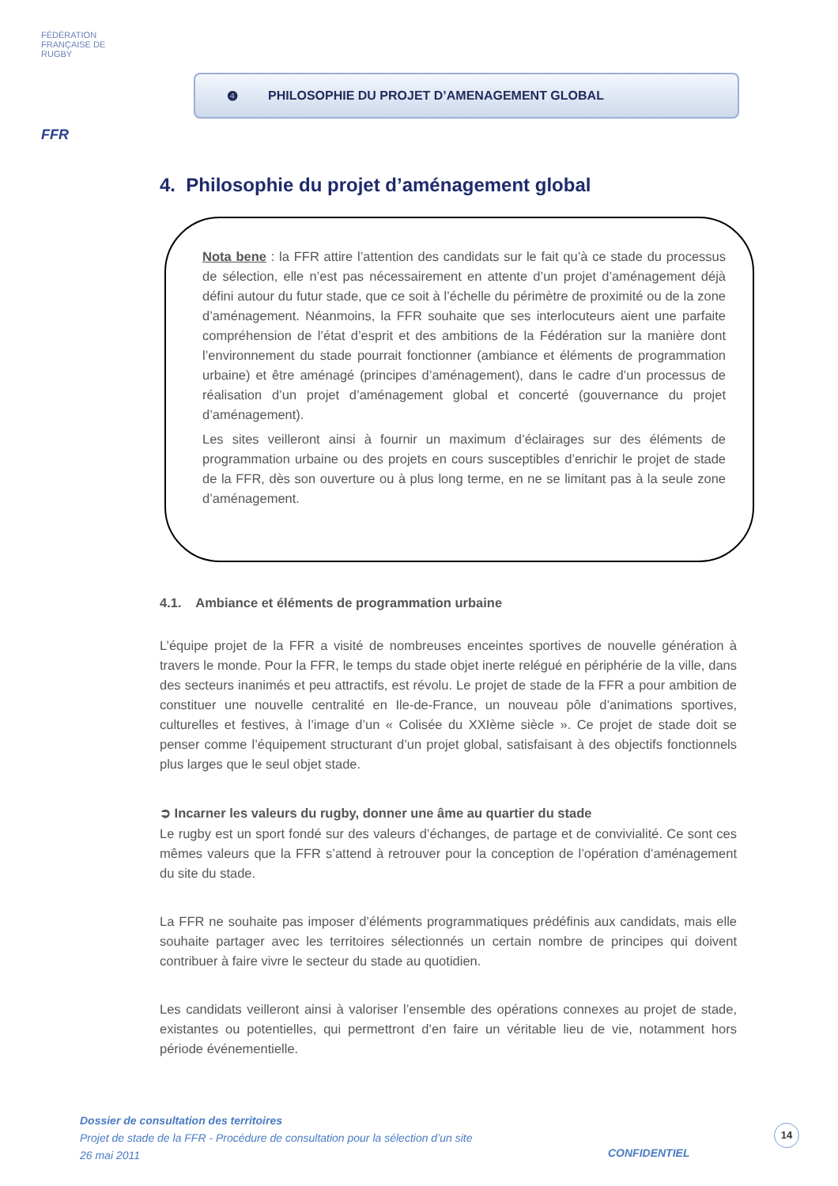FÉDÉRATION FRANÇAISE DE RUGBY
FFR
❹ PHILOSOPHIE DU PROJET D’AMENAGEMENT GLOBAL
4. Philosophie du projet d’aménagement global
Nota bene : la FFR attire l’attention des candidats sur le fait qu’à ce stade du processus de sélection, elle n’est pas nécessairement en attente d’un projet d’aménagement déjà défini autour du futur stade, que ce soit à l’échelle du périmètre de proximité ou de la zone d’aménagement. Néanmoins, la FFR souhaite que ses interlocuteurs aient une parfaite compréhension de l’état d’esprit et des ambitions de la Fédération sur la manière dont l’environnement du stade pourrait fonctionner (ambiance et éléments de programmation urbaine) et être aménagé (principes d’aménagement), dans le cadre d’un processus de réalisation d’un projet d’aménagement global et concerté (gouvernance du projet d’aménagement).
Les sites veilleront ainsi à fournir un maximum d’éclairages sur des éléments de programmation urbaine ou des projets en cours susceptibles d’enrichir le projet de stade de la FFR, dès son ouverture ou à plus long terme, en ne se limitant pas à la seule zone d’aménagement.
4.1. Ambiance et éléments de programmation urbaine
L’équipe projet de la FFR a visité de nombreuses enceintes sportives de nouvelle génération à travers le monde. Pour la FFR, le temps du stade objet inerte relégué en périphérie de la ville, dans des secteurs inanimés et peu attractifs, est révolu. Le projet de stade de la FFR a pour ambition de constituer une nouvelle centralité en Ile-de-France, un nouveau pôle d’animations sportives, culturelles et festives, à l’image d’un « Colisée du XXIème siècle ». Ce projet de stade doit se penser comme l’équipement structurant d’un projet global, satisfaisant à des objectifs fonctionnels plus larges que le seul objet stade.
➲ Incarner les valeurs du rugby, donner une âme au quartier du stade
Le rugby est un sport fondé sur des valeurs d’échanges, de partage et de convivialité. Ce sont ces mêmes valeurs que la FFR s’attend à retrouver pour la conception de l’opération d’aménagement du site du stade.
La FFR ne souhaite pas imposer d’éléments programmatiques prédéfinis aux candidats, mais elle souhaite partager avec les territoires sélectionnés un certain nombre de principes qui doivent contribuer à faire vivre le secteur du stade au quotidien.
Les candidats veilleront ainsi à valoriser l’ensemble des opérations connexes au projet de stade, existantes ou potentielles, qui permettront d’en faire un véritable lieu de vie, notamment hors période événementielle.
Dossier de consultation des territoires
Projet de stade de la FFR - Procédure de consultation pour la sélection d’un site
26 mai 2011
CONFIDENTIEL
14